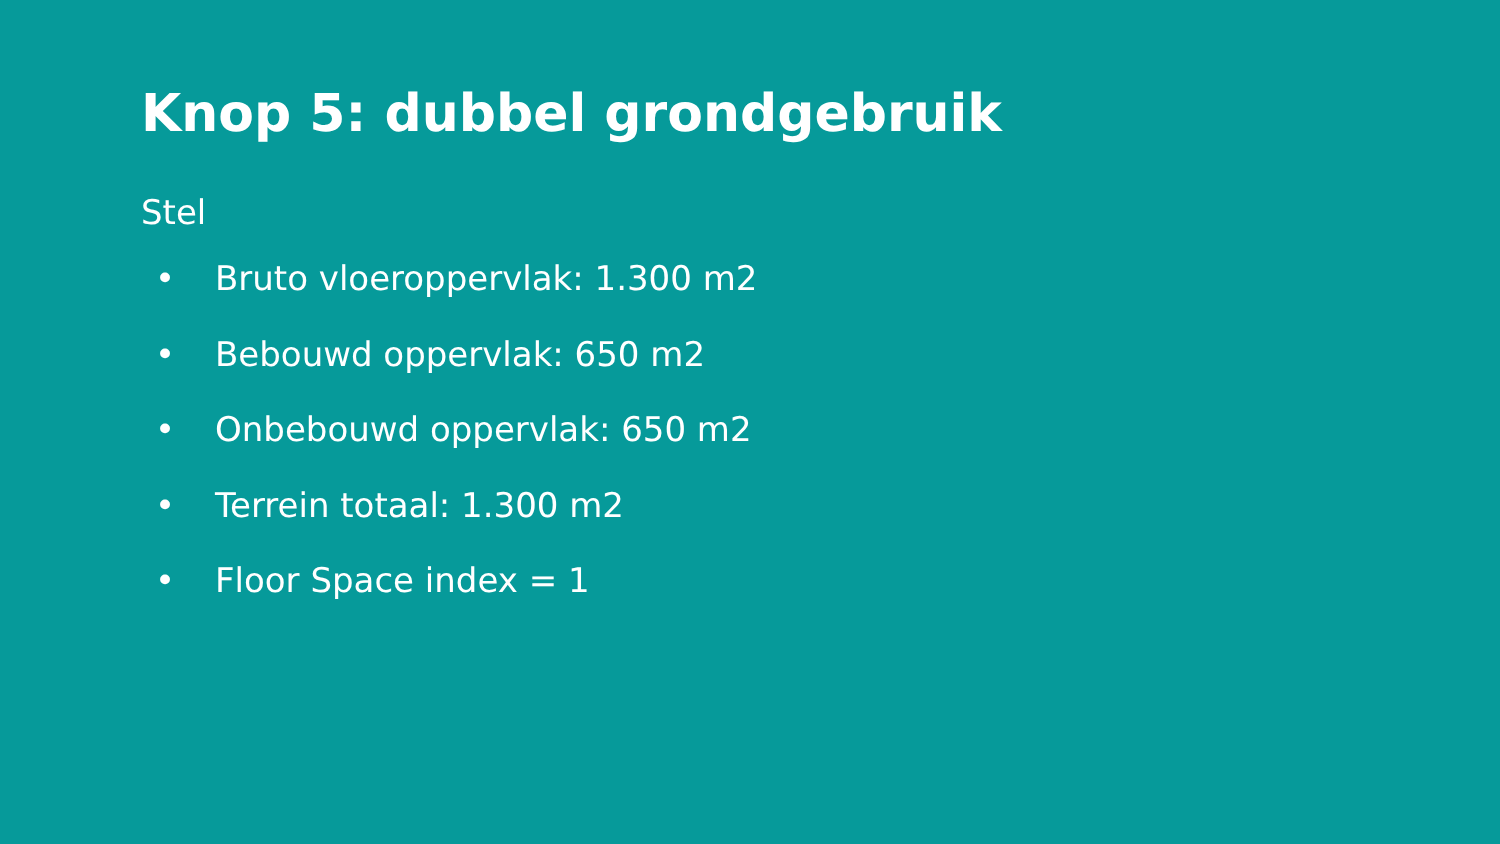Knop 5: dubbel grondgebruik
Stel
• Bruto vloeroppervlak: 1.300 m2
• Bebouwd oppervlak: 650 m2
• Onbebouwd oppervlak: 650 m2
• Terrein totaal: 1.300 m2
• Floor Space index = 1